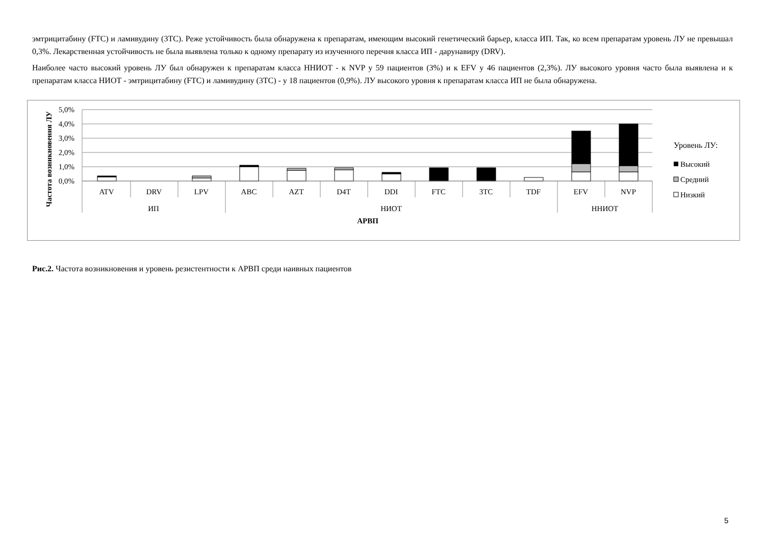эмтрицитабину (FTC) и ламивудину (3TC). Реже устойчивость была обнаружена к препаратам, имеющим высокий генетический барьер, класса ИП. Так, ко всем препаратам уровень ЛУ не превышал 0,3%. Лекарственная устойчивость не была выявлена только к одному препарату из изученного перечня класса ИП - дарунавиру (DRV).
Наиболее часто высокий уровень ЛУ был обнаружен к препаратам класса ННИОТ - к NVP у 59 пациентов (3%) и к EFV у 46 пациентов (2,3%). ЛУ высокого уровня часто была выявлена и к препаратам класса НИОТ - эмтрицитабину (FTC) и ламивудину (3TC) - у 18 пациентов (0,9%). ЛУ высокого уровня к препаратам класса ИП не была обнаружена.
5,0%
4,0%
3,0%
2,0%
1,0%
0,0%
Частота возникновения ЛУ
ATV
DRV
LPV
ABC
AZT
D4T
DDI
FTC
3TC
TDF
EFV
NVP
ИП
НИОТ
ННИОТ
АРВП
Уровень ЛУ:
Высокий
Средний
Низкий
Рис.2. Частота возникновения и уровень резистентности к АРВП среди наивных пациентов
5